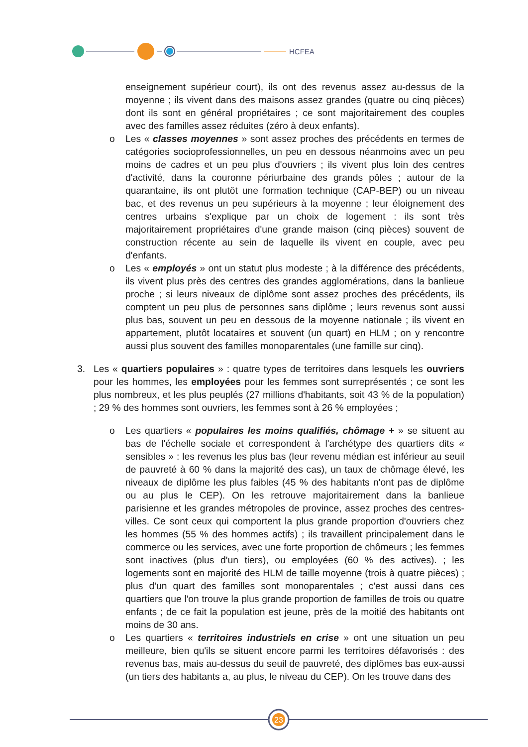HCFEA
enseignement supérieur court), ils ont des revenus assez au-dessus de la moyenne ; ils vivent dans des maisons assez grandes (quatre ou cinq pièces) dont ils sont en général propriétaires ; ce sont majoritairement des couples avec des familles assez réduites (zéro à deux enfants).
o Les « classes moyennes » sont assez proches des précédents en termes de catégories socioprofessionnelles, un peu en dessous néanmoins avec un peu moins de cadres et un peu plus d'ouvriers ; ils vivent plus loin des centres d'activité, dans la couronne périurbaine des grands pôles ; autour de la quarantaine, ils ont plutôt une formation technique (CAP-BEP) ou un niveau bac, et des revenus un peu supérieurs à la moyenne ; leur éloignement des centres urbains s'explique par un choix de logement : ils sont très majoritairement propriétaires d'une grande maison (cinq pièces) souvent de construction récente au sein de laquelle ils vivent en couple, avec peu d'enfants.
o Les « employés » ont un statut plus modeste ; à la différence des précédents, ils vivent plus près des centres des grandes agglomérations, dans la banlieue proche ; si leurs niveaux de diplôme sont assez proches des précédents, ils comptent un peu plus de personnes sans diplôme ; leurs revenus sont aussi plus bas, souvent un peu en dessous de la moyenne nationale ; ils vivent en appartement, plutôt locataires et souvent (un quart) en HLM ; on y rencontre aussi plus souvent des familles monoparentales (une famille sur cinq).
3. Les « quartiers populaires » : quatre types de territoires dans lesquels les ouvriers pour les hommes, les employées pour les femmes sont surreprésentés ; ce sont les plus nombreux, et les plus peuplés (27 millions d'habitants, soit 43 % de la population) ; 29 % des hommes sont ouvriers, les femmes sont à 26 % employées ;
o Les quartiers « populaires les moins qualifiés, chômage + » se situent au bas de l'échelle sociale et correspondent à l'archétype des quartiers dits « sensibles » : les revenus les plus bas (leur revenu médian est inférieur au seuil de pauvreté à 60 % dans la majorité des cas), un taux de chômage élevé, les niveaux de diplôme les plus faibles (45 % des habitants n'ont pas de diplôme ou au plus le CEP). On les retrouve majoritairement dans la banlieue parisienne et les grandes métropoles de province, assez proches des centres-villes. Ce sont ceux qui comportent la plus grande proportion d'ouvriers chez les hommes (55 % des hommes actifs) ; ils travaillent principalement dans le commerce ou les services, avec une forte proportion de chômeurs ; les femmes sont inactives (plus d'un tiers), ou employées (60 % des actives). ; les logements sont en majorité des HLM de taille moyenne (trois à quatre pièces) ; plus d'un quart des familles sont monoparentales ; c'est aussi dans ces quartiers que l'on trouve la plus grande proportion de familles de trois ou quatre enfants ; de ce fait la population est jeune, près de la moitié des habitants ont moins de 30 ans.
o Les quartiers « territoires industriels en crise » ont une situation un peu meilleure, bien qu'ils se situent encore parmi les territoires défavorisés : des revenus bas, mais au-dessus du seuil de pauvreté, des diplômes bas eux-aussi (un tiers des habitants a, au plus, le niveau du CEP). On les trouve dans des
23